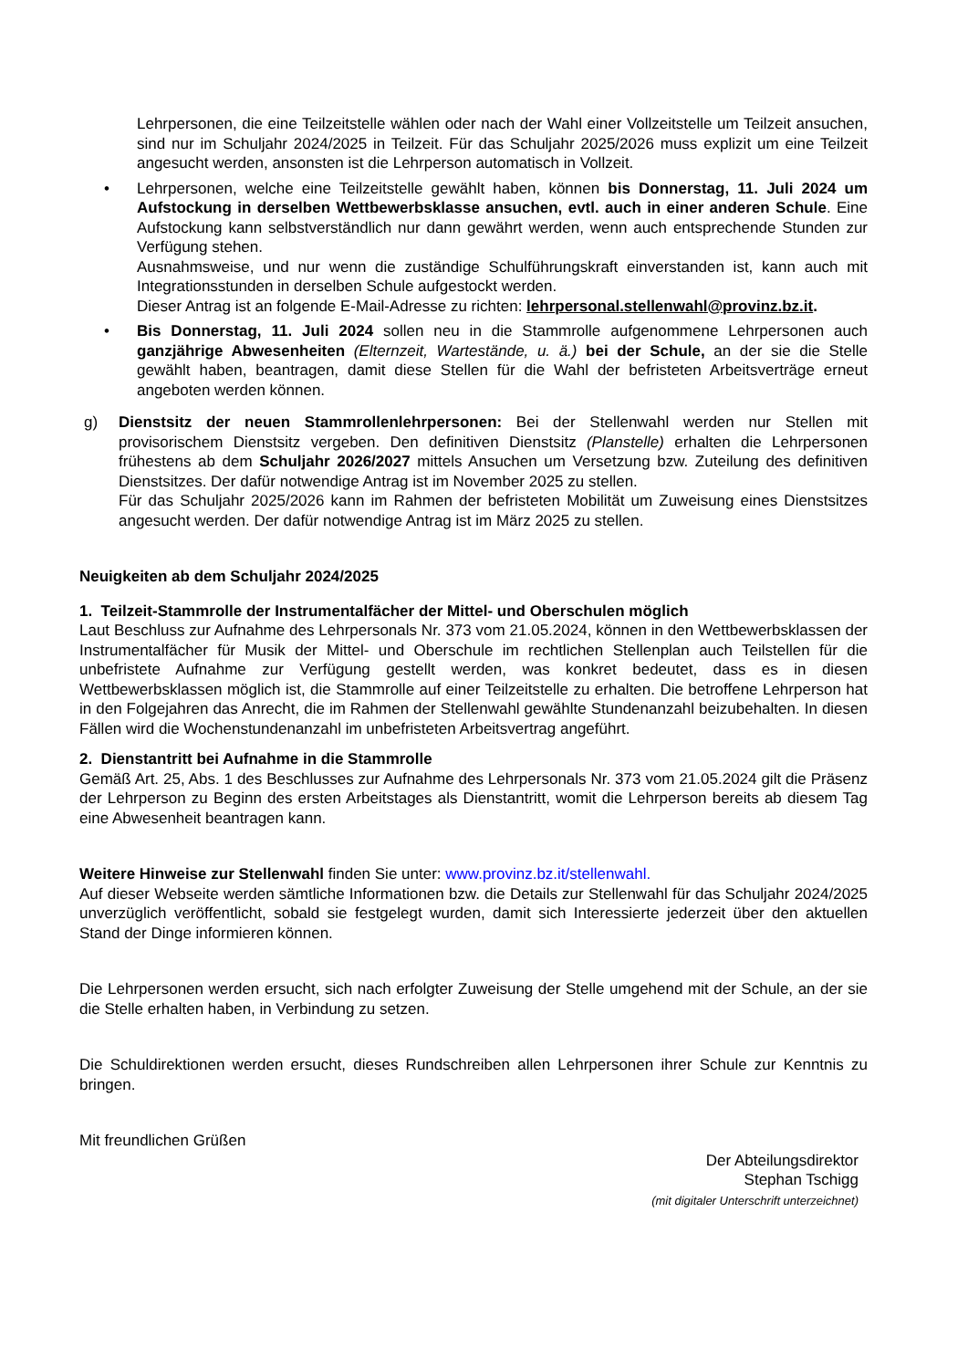Lehrpersonen, die eine Teilzeitstelle wählen oder nach der Wahl einer Vollzeitstelle um Teilzeit ansuchen, sind nur im Schuljahr 2024/2025 in Teilzeit. Für das Schuljahr 2025/2026 muss explizit um eine Teilzeit angesucht werden, ansonsten ist die Lehrperson automatisch in Vollzeit.
• Lehrpersonen, welche eine Teilzeitstelle gewählt haben, können bis Donnerstag, 11. Juli 2024 um Aufstockung in derselben Wettbewerbsklasse ansuchen, evtl. auch in einer anderen Schule. Eine Aufstockung kann selbstverständlich nur dann gewährt werden, wenn auch entsprechende Stunden zur Verfügung stehen.
Ausnahmsweise, und nur wenn die zuständige Schulführungskraft einverstanden ist, kann auch mit Integrationsstunden in derselben Schule aufgestockt werden.
Dieser Antrag ist an folgende E-Mail-Adresse zu richten: lehrpersonal.stellenwahl@provinz.bz.it.
• Bis Donnerstag, 11. Juli 2024 sollen neu in die Stammrolle aufgenommene Lehrpersonen auch ganzjährige Abwesenheiten (Elternzeit, Wartestände, u. ä.) bei der Schule, an der sie die Stelle gewählt haben, beantragen, damit diese Stellen für die Wahl der befristeten Arbeitsverträge erneut angeboten werden können.
g) Dienstsitz der neuen Stammrollenlehrpersonen: Bei der Stellenwahl werden nur Stellen mit provisorischem Dienstsitz vergeben. Den definitiven Dienstsitz (Planstelle) erhalten die Lehrpersonen frühestens ab dem Schuljahr 2026/2027 mittels Ansuchen um Versetzung bzw. Zuteilung des definitiven Dienstsitzes. Der dafür notwendige Antrag ist im November 2025 zu stellen.
Für das Schuljahr 2025/2026 kann im Rahmen der befristeten Mobilität um Zuweisung eines Dienstsitzes angesucht werden. Der dafür notwendige Antrag ist im März 2025 zu stellen.
Neuigkeiten ab dem Schuljahr 2024/2025
1. Teilzeit-Stammrolle der Instrumentalfächer der Mittel- und Oberschulen möglich
Laut Beschluss zur Aufnahme des Lehrpersonals Nr. 373 vom 21.05.2024, können in den Wettbewerbsklassen der Instrumentalfächer für Musik der Mittel- und Oberschule im rechtlichen Stellenplan auch Teilstellen für die unbefristete Aufnahme zur Verfügung gestellt werden, was konkret bedeutet, dass es in diesen Wettbewerbsklassen möglich ist, die Stammrolle auf einer Teilzeitstelle zu erhalten. Die betroffene Lehrperson hat in den Folgejahren das Anrecht, die im Rahmen der Stellenwahl gewählte Stundenanzahl beizubehalten. In diesen Fällen wird die Wochenstundenanzahl im unbefristeten Arbeitsvertrag angeführt.
2. Dienstantritt bei Aufnahme in die Stammrolle
Gemäß Art. 25, Abs. 1 des Beschlusses zur Aufnahme des Lehrpersonals Nr. 373 vom 21.05.2024 gilt die Präsenz der Lehrperson zu Beginn des ersten Arbeitstages als Dienstantritt, womit die Lehrperson bereits ab diesem Tag eine Abwesenheit beantragen kann.
Weitere Hinweise zur Stellenwahl finden Sie unter: www.provinz.bz.it/stellenwahl.
Auf dieser Webseite werden sämtliche Informationen bzw. die Details zur Stellenwahl für das Schuljahr 2024/2025 unverzüglich veröffentlicht, sobald sie festgelegt wurden, damit sich Interessierte jederzeit über den aktuellen Stand der Dinge informieren können.
Die Lehrpersonen werden ersucht, sich nach erfolgter Zuweisung der Stelle umgehend mit der Schule, an der sie die Stelle erhalten haben, in Verbindung zu setzen.
Die Schuldirektionen werden ersucht, dieses Rundschreiben allen Lehrpersonen ihrer Schule zur Kenntnis zu bringen.
Mit freundlichen Grüßen
Der Abteilungsdirektor
Stephan Tschigg
(mit digitaler Unterschrift unterzeichnet)